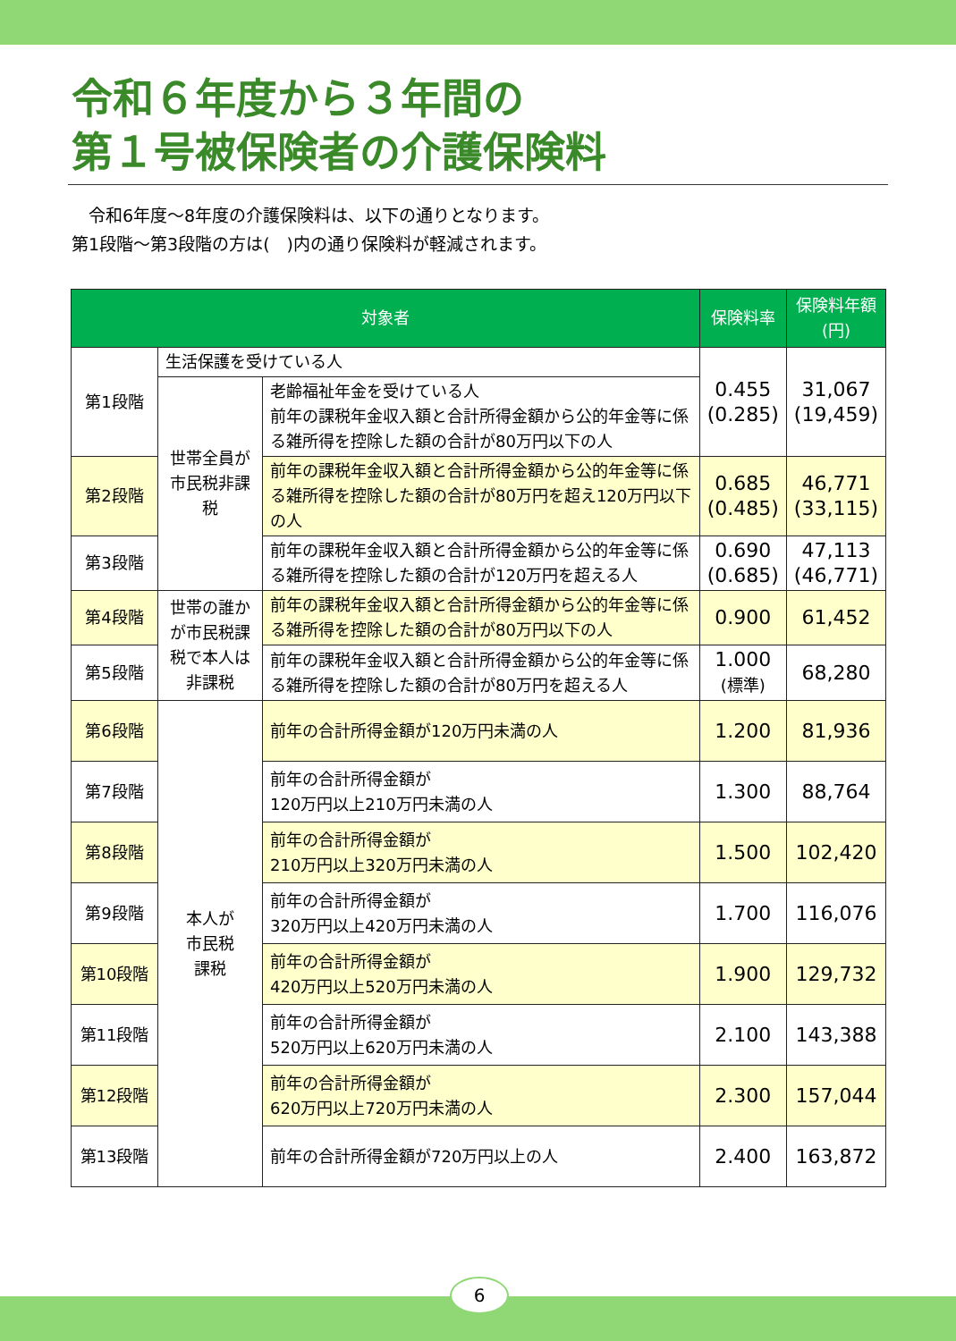令和６年度から３年間の
第１号被保険者の介護保険料
　令和6年度～8年度の介護保険料は、以下の通りとなります。
第1段階～第3段階の方は(　)内の通り保険料が軽減されます。
| 対象者 | | | 保険料率 | 保険料年額 (円) |
| --- | --- | --- | --- | --- |
| 第1段階 | 生活保護を受けている人 | | 0.455 (0.285) | 31,067 (19,459) |
| | 世帯全員が市民税非課税 | 老齢福祉年金を受けている人 前年の課税年金収入額と合計所得金額から公的年金等に係る雑所得を控除した額の合計が80万円以下の人 | | |
| 第2段階 | | 前年の課税年金収入額と合計所得金額から公的年金等に係る雑所得を控除した額の合計が80万円を超え120万円以下の人 | 0.685 (0.485) | 46,771 (33,115) |
| 第3段階 | | 前年の課税年金収入額と合計所得金額から公的年金等に係る雑所得を控除した額の合計が120万円を超える人 | 0.690 (0.685) | 47,113 (46,771) |
| 第4段階 | 世帯の誰かが市民税課税で本人は非課税 | 前年の課税年金収入額と合計所得金額から公的年金等に係る雑所得を控除した額の合計が80万円以下の人 | 0.900 | 61,452 |
| 第5段階 | | 前年の課税年金収入額と合計所得金額から公的年金等に係る雑所得を控除した額の合計が80万円を超える人 | 1.000 (標準) | 68,280 |
| 第6段階 | 本人が 市民税 課税 | 前年の合計所得金額が120万円未満の人 | 1.200 | 81,936 |
| 第7段階 | | 前年の合計所得金額が 120万円以上210万円未満の人 | 1.300 | 88,764 |
| 第8段階 | | 前年の合計所得金額が 210万円以上320万円未満の人 | 1.500 | 102,420 |
| 第9段階 | | 前年の合計所得金額が 320万円以上420万円未満の人 | 1.700 | 116,076 |
| 第10段階 | | 前年の合計所得金額が 420万円以上520万円未満の人 | 1.900 | 129,732 |
| 第11段階 | | 前年の合計所得金額が 520万円以上620万円未満の人 | 2.100 | 143,388 |
| 第12段階 | | 前年の合計所得金額が 620万円以上720万円未満の人 | 2.300 | 157,044 |
| 第13段階 | | 前年の合計所得金額が720万円以上の人 | 2.400 | 163,872 |
6